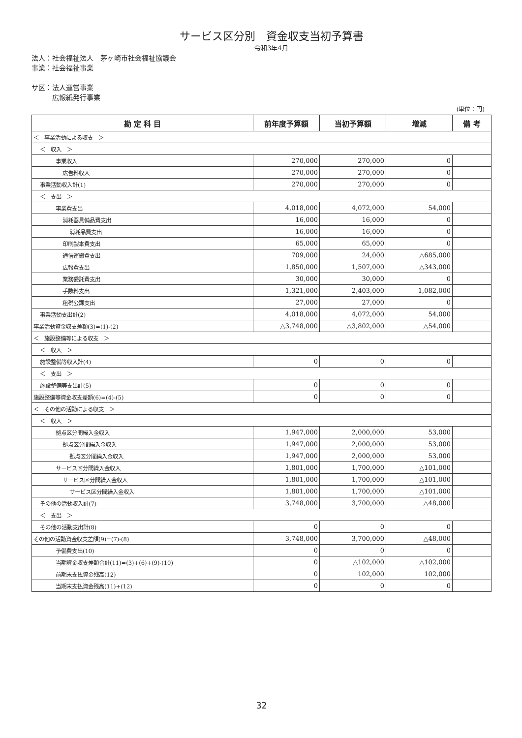サービス区分別　資金収支当初予算書
令和3年4月
法人：社会福祉法人　茅ヶ崎市社会福祉協議会
事業：社会福祉事業
サ区：法人運営事業
　　　広報紙発行事業
(単位：円)
| 勘 定 科 目 | 前年度予算額 | 当初予算額 | 増減 | 備 考 |
| --- | --- | --- | --- | --- |
| ＜ 事業活動による収支 ＞ | | | | |
| ＜ 収入 ＞ | | | | |
| 事業収入 | 270,000 | 270,000 | 0 | |
| 広告料収入 | 270,000 | 270,000 | 0 | |
| 事業活動収入計(1) | 270,000 | 270,000 | 0 | |
| ＜ 支出 ＞ | | | | |
| 事業費支出 | 4,018,000 | 4,072,000 | 54,000 | |
| 消耗器具備品費支出 | 16,000 | 16,000 | 0 | |
| 消耗品費支出 | 16,000 | 16,000 | 0 | |
| 印刷製本費支出 | 65,000 | 65,000 | 0 | |
| 通信運搬費支出 | 709,000 | 24,000 | △685,000 | |
| 広報費支出 | 1,850,000 | 1,507,000 | △343,000 | |
| 業務委託費支出 | 30,000 | 30,000 | 0 | |
| 手数料支出 | 1,321,000 | 2,403,000 | 1,082,000 | |
| 租税公課支出 | 27,000 | 27,000 | 0 | |
| 事業活動支出計(2) | 4,018,000 | 4,072,000 | 54,000 | |
| 事業活動資金収支差額(3)=(1)-(2) | △3,748,000 | △3,802,000 | △54,000 | |
| ＜ 施設整備等による収支 ＞ | | | | |
| ＜ 収入 ＞ | | | | |
| 施設整備等収入計(4) | 0 | 0 | 0 | |
| ＜ 支出 ＞ | | | | |
| 施設整備等支出計(5) | 0 | 0 | 0 | |
| 施設整備等資金収支差額(6)=(4)-(5) | 0 | 0 | 0 | |
| ＜ その他の活動による収支 ＞ | | | | |
| ＜ 収入 ＞ | | | | |
| 拠点区分間繰入金収入 | 1,947,000 | 2,000,000 | 53,000 | |
| 拠点区分間繰入金収入 | 1,947,000 | 2,000,000 | 53,000 | |
| 拠点区分間繰入金収入 | 1,947,000 | 2,000,000 | 53,000 | |
| サービス区分間繰入金収入 | 1,801,000 | 1,700,000 | △101,000 | |
| サービス区分間繰入金収入 | 1,801,000 | 1,700,000 | △101,000 | |
| サービス区分間繰入金収入 | 1,801,000 | 1,700,000 | △101,000 | |
| その他の活動収入計(7) | 3,748,000 | 3,700,000 | △48,000 | |
| ＜ 支出 ＞ | | | | |
| その他の活動支出計(8) | 0 | 0 | 0 | |
| その他の活動資金収支差額(9)=(7)-(8) | 3,748,000 | 3,700,000 | △48,000 | |
| 予備費支出(10) | 0 | 0 | 0 | |
| 当期資金収支差額合計(11)=(3)+(6)+(9)-(10) | 0 | △102,000 | △102,000 | |
| 前期末支払資金残高(12) | 0 | 102,000 | 102,000 | |
| 当期末支払資金残高(11)+(12) | 0 | 0 | 0 | |
32